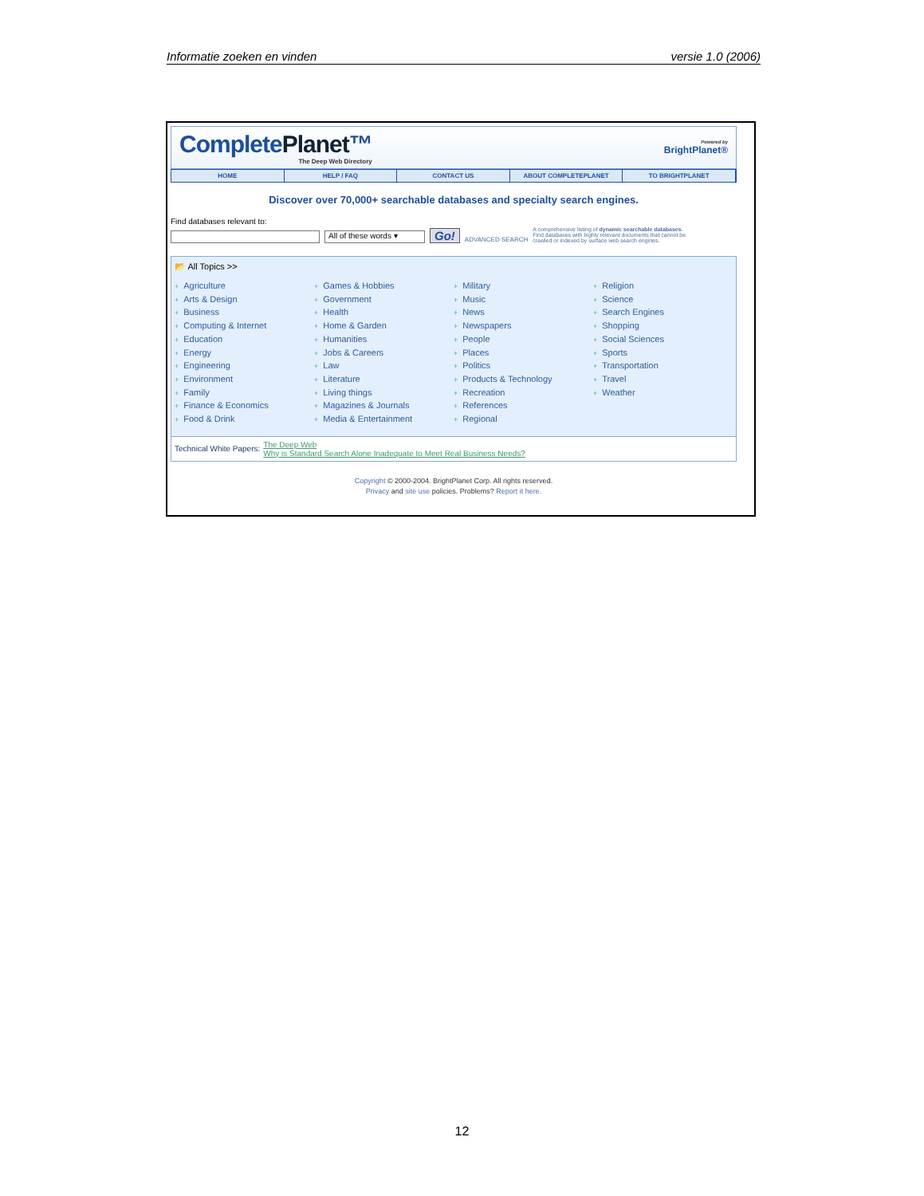Informatie zoeken en vinden versie 1.0 (2006)
CompletePlanet™
The Deep Web Directory
Powered by
BrightPlanet®
HOME HELP / FAQ CONTACT US ABOUT COMPLETEPLANET TO BRIGHTPLANET
Discover over 70,000+ searchable databases and specialty search engines.
Find databases relevant to:
All of these words ▾
Go!
ADVANCED SEARCH
A comprehensive listing of dynamic searchable databases.
Find databases with highly relevant documents that cannot be
crawled or indexed by surface web search engines.
📂 All Topics >>
+ Agriculture
+ Arts & Design
+ Business
+ Computing & Internet
+ Education
+ Energy
+ Engineering
+ Environment
+ Family
+ Finance & Economics
+ Food & Drink
+ Games & Hobbies
+ Government
+ Health
+ Home & Garden
+ Humanities
+ Jobs & Careers
+ Law
+ Literature
+ Living things
+ Magazines & Journals
+ Media & Entertainment
+ Military
+ Music
+ News
+ Newspapers
+ People
+ Places
+ Politics
+ Products & Technology
+ Recreation
+ References
+ Regional
+ Religion
+ Science
+ Search Engines
+ Shopping
+ Social Sciences
+ Sports
+ Transportation
+ Travel
+ Weather
Technical White Papers: The Deep Web
Why is Standard Search Alone Inadequate to Meet Real Business Needs?
Copyright © 2000-2004. BrightPlanet Corp. All rights reserved.
Privacy and site use policies. Problems? Report it here.
12